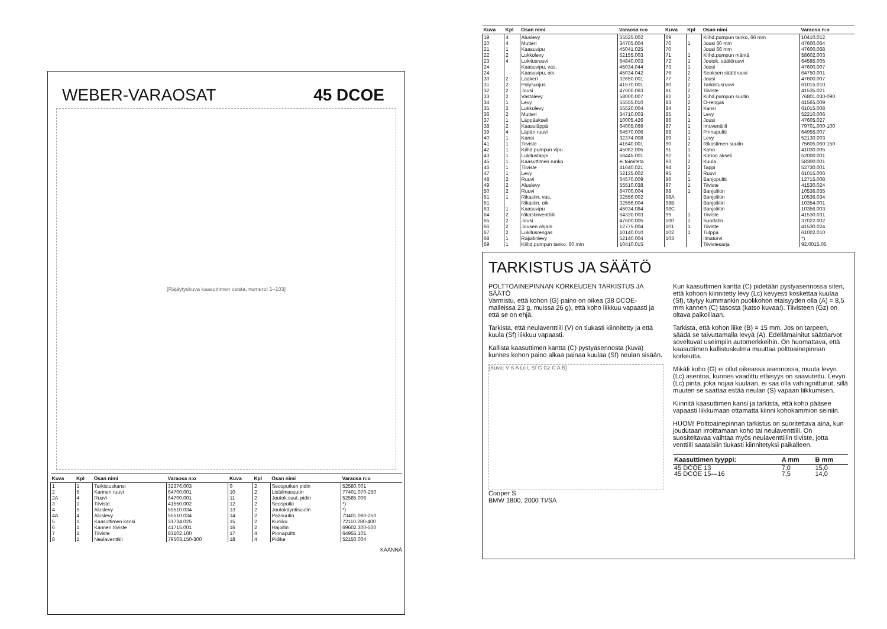WEBER-VARAOSAT 45 DCOE
[Räjäytyskuva kaasuttimen osista, numerot 1–103]
| Kuva | Kpl | Osan nimi | Varaosa n:o | Kuva | Kpl | Osan nimi | Varaosa n:o |
| --- | --- | --- | --- | --- | --- | --- | --- |
| 1 | 1 | Tarkistuskansi | 32376.003 | 9 | 2 | Seosputken pidin | 52580.001 |
| 2 | 5 | Kannen ruuvi | 64700.001 | 10 | 2 | Lisäilmasuutin | 77401.070-250 |
| 2A | 4 | Ruuvi | 64700.001 | 11 | 2 | Joutok.suut. pidin | 52585.006 |
| 3 | 1 | Tiiviste | 41550.002 | 12 | 2 | Seosputki | *) |
| 4 | 5 | Aluslevy | 55510.034 | 13 | 2 | Joutokäyntisuutin | *) |
| 4A | 4 | Aluslevy | 55510.034 | 14 | 2 | Pääsuutin | 73401.080-250 |
| 5 | 1 | Kaasuttimen kansi | 31734.025 | 15 | 2 | Kurkku | 72110.280-400 |
| 6 | 1 | Kannen tiiviste | 41715.001 | 16 | 2 | Hajoitin | 69602.300-500 |
| 7 | 1 | Tiiviste | 83102.100 | 17 | 4 | Pinnapultti | 64955.101 |
| 8 | 1 | Neulaventtiili | 79503.150-300 | 18 | 4 | Pidike | 52150.004 |
KÄÄNNÄ
| Kuva | Kpl | Osan nimi | Varaosa n:o | Kuva | Kpl | Osan nimi | Varaosa n:o |
| --- | --- | --- | --- | --- | --- | --- | --- |
| 19 | 4 | Aluslevy | 55525.002 | 69 | | Kiihd.pumpun tanko, 66 mm | 10410.012 |
| 20 | 4 | Mutteri | 34705.004 | 70 | 1 | Jousi 60 mm | 47600.064 |
| 21 | 1 | Kaasuvipu | 45041.025 | 70 | | Jousi 66 mm | 47600.068 |
| 22 | 2 | Lukkolevy | 52155.003 | 71 | 1 | Kiihd.pumpun mäntä | 58602.003 |
| 23 | 4 | Lukitusruuvi | 64840.003 | 72 | 1 | Joutok. säätöruuvi | 64585.005 |
| 24 | | Kaasuvipu, vas. | 45034.044 | 73 | 1 | Jousi | 47600.007 |
| 24 | | Kaasuvipu, oik. | 45034.042 | 76 | 2 | Seoksen säätöruuvi | 64750.001 |
| 30 | 2 | Laakeri | 32650.001 | 77 | 2 | Jousi | 47600.007 |
| 31 | 2 | Pölysuojus | 41570.001 | 80 | 2 | Tarkistusruuvi | 61015.010 |
| 32 | 2 | Jousi | 47600.063 | 81 | 2 | Tiiviste | 41535.021 |
| 33 | 2 | Vastalevy | 58000.007 | 82 | 2 | Kiihd.pumpun suutin | 76801.030-090 |
| 34 | 1 | Levy | 55555.010 | 83 | 2 | O-rengas | 41565.009 |
| 35 | 2 | Lukkolevy | 55520.004 | 84 | 2 | Kansi | 61015.008 |
| 36 | 2 | Mutteri | 34710.003 | 85 | 1 | Levy | 52210.006 |
| 37 | 1 | Läppäakseli | 10005.426 | 86 | 1 | Jousi | 47605.027 |
| 38 | 2 | Kaasuläppä | 64005.069 | 87 | 1 | Imuventtiili | 79701.000-100 |
| 39 | 4 | Läpän ruuvi | 64570.006 | 88 | 1 | Pinnapultti | 64955.007 |
| 40 | 1 | Kansi | 32374.008 | 89 | 1 | Levy | 52130.003 |
| 41 | 1 | Tiiviste | 41640.001 | 90 | 2 | Rikastimen suutin | 75605.060-150 |
| 42 | 1 | Kiihd.pumpun vipu | 45082.005 | 91 | 1 | Koho | 41030.005 |
| 43 | 1 | Lukitustappi | 58445.001 | 92 | 1 | Kohon akseli | 52000.001 |
| 45 | 1 | Kaasuttimen runko | ei toimiteta | 93 | 2 | Kuula | 58300.001 |
| 46 | 1 | Tiiviste | 41640.021 | 94 | 2 | Tappi | 52730.001 |
| 47 | 1 | Levy | 52135.002 | 95 | 2 | Ruuvi | 61015.006 |
| 48 | 2 | Ruuvi | 64570.009 | 96 | 1 | Banjopultti | 12715.008 |
| 49 | 2 | Aluslevy | 55510.038 | 97 | 1 | Tiiviste | 41530.024 |
| 50 | 2 | Ruuvi | 64700.004 | 98 | 1 | Banjoliitin | 10536.035 |
| 51 | 1 | Rikastin, vas. | 32556.002 | 98A | | Banjoliitin | 10536.034 |
| 51 | | Rikastin, oik. | 32556.004 | 98B | | Banjoliitin | 10354.001 |
| 63 | 1 | Kaasuvipu | 45034.084 | 98C | | Banjoliitin | 10356.003 |
| 64 | 2 | Rikastinventtiili | 64330.003 | 99 | 1 | Tiiviste | 41530.031 |
| 65 | 2 | Jousi | 47600.005 | 100 | 1 | Suodatin | 37022.002 |
| 66 | 2 | Jousen ohjain | 12775.004 | 101 | 1 | Tiiviste | 41530.024 |
| 67 | 2 | Lukitusrengas | 10140.010 | 102 | 1 | Tulppa | 61002.010 |
| 68 | 1 | Rajoitinlevy | 52140.004 | 103 | | Ilmatorvi | *) |
| 69 | 1 | Kiihd.pumpun tanko, 60 mm | 10410.015 | | | Tiivistesarja | 92.0015.05 |
TARKISTUS JA SÄÄTÖ
POLTTOAINEPINNAN KORKEUDEN TARKISTUS JA SÄÄTÖ
Varmistu, että kohon (G) paino on oikea (38 DCOE-malleissa 23 g, muissa 26 g), että koho liikkuu vapaasti ja että se on ehjä.
Tarkista, että neulaventtiili (V) on tiukasti kiinnitetty ja että kuula (Sf) liikkuu vapaasti.
Kallista kaasuttimen kantta (C) pystyasennosta (kuva) kunnes kohon paino alkaa painaa kuulaa (Sf) neulan sisään.
[Kuva: V S A Lc L Sf G Gz C A B]
Cooper S
BMW 1800, 2000 TI/SA
Kun kaasuttimen kantta (C) pidetään pystyasennossa siten, että kohoon kiinnitetty levy (Lc) kevyesti koskettaa kuulaa (Sf), täytyy kummankin puolikohon etäisyyden olla (A) = 8,5 mm kannen (C) tasosta (katso kuvaa!). Tiivisteen (Gz) on oltava paikoillaan.
Tarkista, että kohon liike (B) = 15 mm. Jos on tarpeen, säädä se taivuttamalla levyä (A). Edellämainitut säätöarvot soveltuvat useimpiin automerkkeihin. On huomattava, että kaasuttimen kallistuskulma muuttaa polttoainepinnan korkeutta.
Mikäli koho (G) ei ollut oikeassa asennossa, muuta levyn (Lc) asentoa, kunnes vaadittu etäisyys on saavutettu. Levyn (Lc) pinta, joka nojaa kuulaan, ei saa olla vahingoittunut, sillä muuten se saattaa estää neulan (S) vapaan liikkumisen.
Kiinnitä kaasuttimen kansi ja tarkista, että koho pääsee vapaasti liikkumaan ottamatta kiinni kohokammion seiniin.
HUOM! Polttoainepinnan tarkistus on suoritettava aina, kun joudutaan irroittamaan koho tai neulaventtiili. On suositeltavaa vaihtaa myös neulaventtiilin tiiviste, jotta venttiili saataisiin tiukasti kiinnitetyksi paikalleen.
| Kaasuttimen tyyppi: | A mm | B mm |
| --- | --- | --- |
| 45 DCOE 13 | 7,0 | 15,0 |
| 45 DCOE 15—16 | 7,5 | 14,0 |